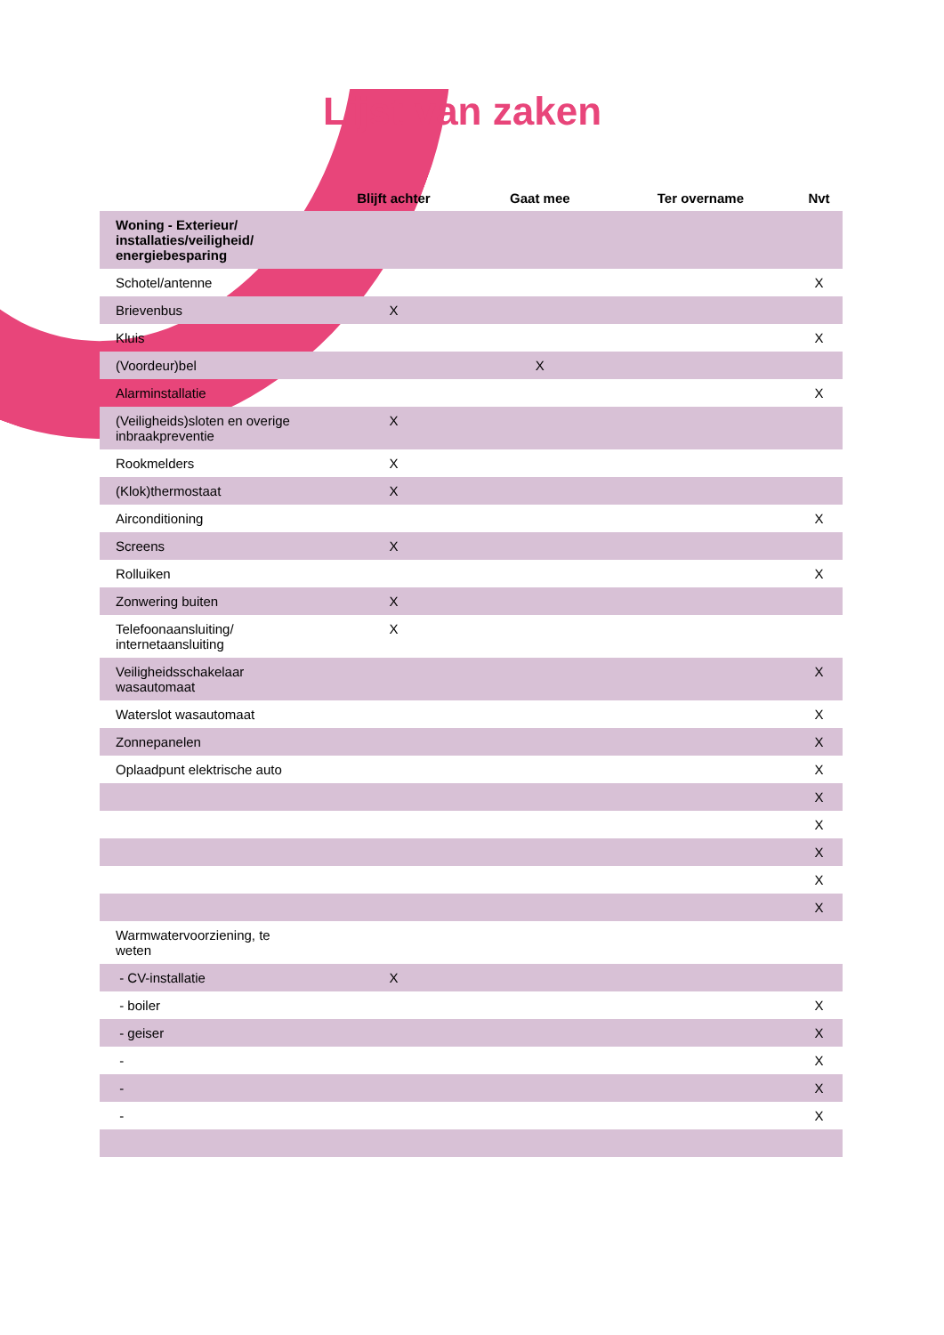Lijst van zaken
| | Blijft achter | Gaat mee | Ter overname | Nvt |
| --- | --- | --- | --- | --- |
| Woning - Exterieur/ installaties/veiligheid/ energiebesparing | | | | |
| Schotel/antenne | | | | X |
| Brievenbus | X | | | |
| Kluis | | | | X |
| (Voordeur)bel | | X | | |
| Alarminstallatie | | | | X |
| (Veiligheids)sloten en overige inbraakpreventie | X | | | |
| Rookmelders | X | | | |
| (Klok)thermostaat | X | | | |
| Airconditioning | | | | X |
| Screens | X | | | |
| Rolluiken | | | | X |
| Zonwering buiten | X | | | |
| Telefoonaansluiting/ internetaansluiting | X | | | |
| Veiligheidsschakelaar wasautomaat | | | | X |
| Waterslot wasautomaat | | | | X |
| Zonnepanelen | | | | X |
| Oplaadpunt elektrische auto | | | | X |
| | | | | X |
| | | | | X |
| | | | | X |
| | | | | X |
| | | | | X |
| Warmwatervoorziening, te weten | | | | |
| - CV-installatie | X | | | |
| - boiler | | | | X |
| - geiser | | | | X |
| - | | | | X |
| - | | | | X |
| - | | | | X |